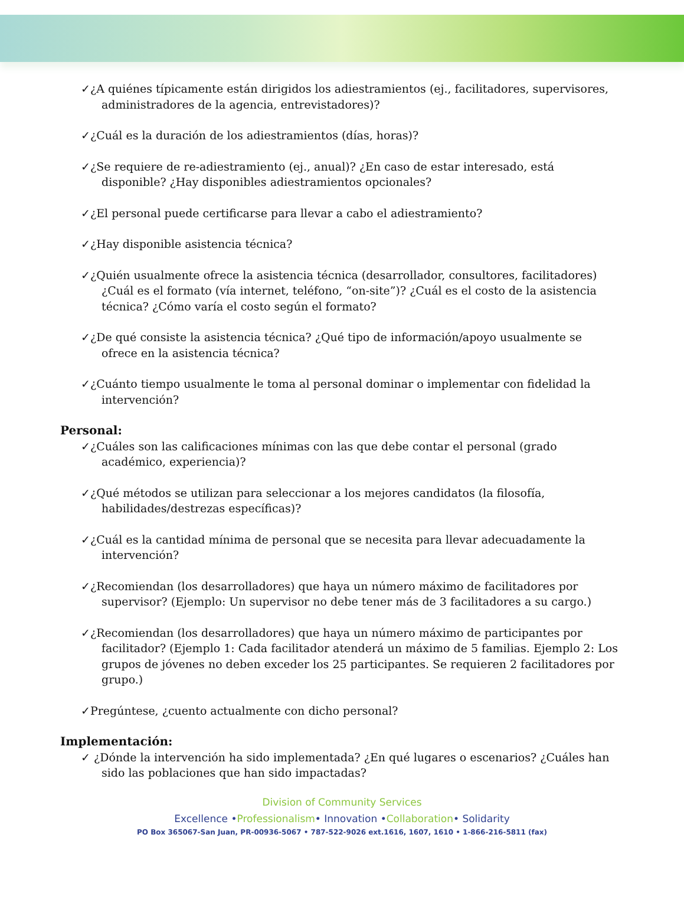✓¿A quiénes típicamente están dirigidos los adiestramientos (ej., facilitadores, supervisores, administradores de la agencia, entrevistadores)?
✓¿Cuál es la duración de los adiestramientos (días, horas)?
✓¿Se requiere de re-adiestramiento (ej., anual)? ¿En caso de estar interesado, está disponible? ¿Hay disponibles adiestramientos opcionales?
✓¿El personal puede certificarse para llevar a cabo el adiestramiento?
✓¿Hay disponible asistencia técnica?
✓¿Quién usualmente ofrece la asistencia técnica (desarrollador, consultores, facilitadores) ¿Cuál es el formato (vía internet, teléfono, “on-site”)? ¿Cuál es el costo de la asistencia técnica? ¿Cómo varía el costo según el formato?
✓¿De qué consiste la asistencia técnica? ¿Qué tipo de información/apoyo usualmente se ofrece en la asistencia técnica?
✓¿Cuánto tiempo usualmente le toma al personal dominar o implementar con fidelidad la intervención?
Personal:
✓¿Cuáles son las calificaciones mínimas con las que debe contar el personal (grado académico, experiencia)?
✓¿Qué métodos se utilizan para seleccionar a los mejores candidatos (la filosofía, habilidades/destrezas específicas)?
✓¿Cuál es la cantidad mínima de personal que se necesita para llevar adecuadamente la intervención?
✓¿Recomiendan (los desarrolladores) que haya un número máximo de facilitadores por supervisor? (Ejemplo: Un supervisor no debe tener más de 3 facilitadores a su cargo.)
✓¿Recomiendan (los desarrolladores) que haya un número máximo de participantes por facilitador? (Ejemplo 1: Cada facilitador atenderá un máximo de 5 familias. Ejemplo 2: Los grupos de jóvenes no deben exceder los 25 participantes. Se requieren 2 facilitadores por grupo.)
✓Pregúntese, ¿cuento actualmente con dicho personal?
Implementación:
✓ ¿Dónde la intervención ha sido implementada? ¿En qué lugares o escenarios? ¿Cuáles han sido las poblaciones que han sido impactadas?
Division of Community Services
Excellence •Professionalism• Innovation •Collaboration• Solidarity
PO Box 365067-San Juan, PR-00936-5067 • 787-522-9026 ext.1616, 1607, 1610 • 1-866-216-5811 (fax)